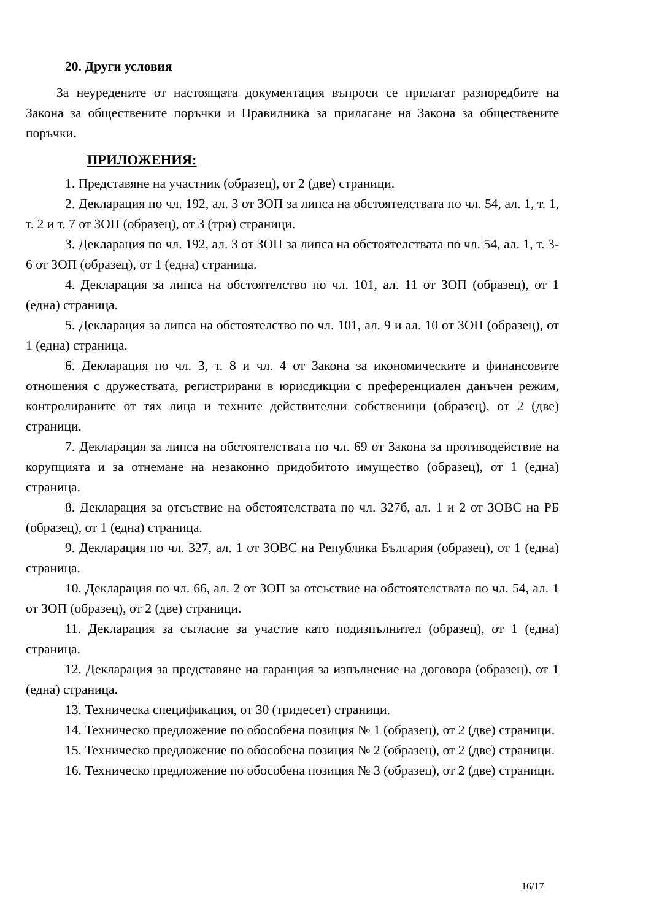20. Други условия
За неуредените от настоящата документация въпроси се прилагат разпоредбите на Закона за обществените поръчки и Правилника за прилагане на Закона за обществените поръчки.
ПРИЛОЖЕНИЯ:
1. Представяне на участник (образец), от 2 (две) страници.
2. Декларация по чл. 192, ал. 3 от ЗОП за липса на обстоятелствата по чл. 54, ал. 1, т. 1, т. 2 и т. 7 от ЗОП (образец), от 3 (три) страници.
3. Декларация по чл. 192, ал. 3 от ЗОП за липса на обстоятелствата по чл. 54, ал. 1, т. 3-6 от ЗОП (образец), от 1 (една) страница.
4. Декларация за липса на обстоятелство по чл. 101, ал. 11 от ЗОП (образец), от 1 (една) страница.
5. Декларация за липса на обстоятелство по чл. 101, ал. 9 и ал. 10 от ЗОП (образец), от 1 (една) страница.
6. Декларация по чл. 3, т. 8 и чл. 4 от Закона за икономическите и финансовите отношения с дружествата, регистрирани в юрисдикции с преференциален данъчен режим, контролираните от тях лица и техните действителни собственици (образец), от 2 (две) страници.
7. Декларация за липса на обстоятелствата по чл. 69 от Закона за противодействие на корупцията и за отнемане на незаконно придобитото имущество (образец), от 1 (една) страница.
8. Декларация за отсъствие на обстоятелствата по чл. 327б, ал. 1 и 2 от ЗОВС на РБ (образец), от 1 (една) страница.
9. Декларация по чл. 327, ал. 1 от ЗОВС на Република България (образец), от 1 (една) страница.
10. Декларация по чл. 66, ал. 2 от ЗОП за отсъствие на обстоятелствата по чл. 54, ал. 1 от ЗОП (образец), от 2 (две) страници.
11. Декларация за съгласие за участие като подизпълнител (образец), от 1 (една) страница.
12. Декларация за представяне на гаранция за изпълнение на договора (образец), от 1 (една) страница.
13. Техническа спецификация, от 30 (тридесет) страници.
14. Техническо предложение по обособена позиция № 1 (образец), от 2 (две) страници.
15. Техническо предложение по обособена позиция № 2 (образец), от 2 (две) страници.
16. Техническо предложение по обособена позиция № 3 (образец), от 2 (две) страници.
16/17